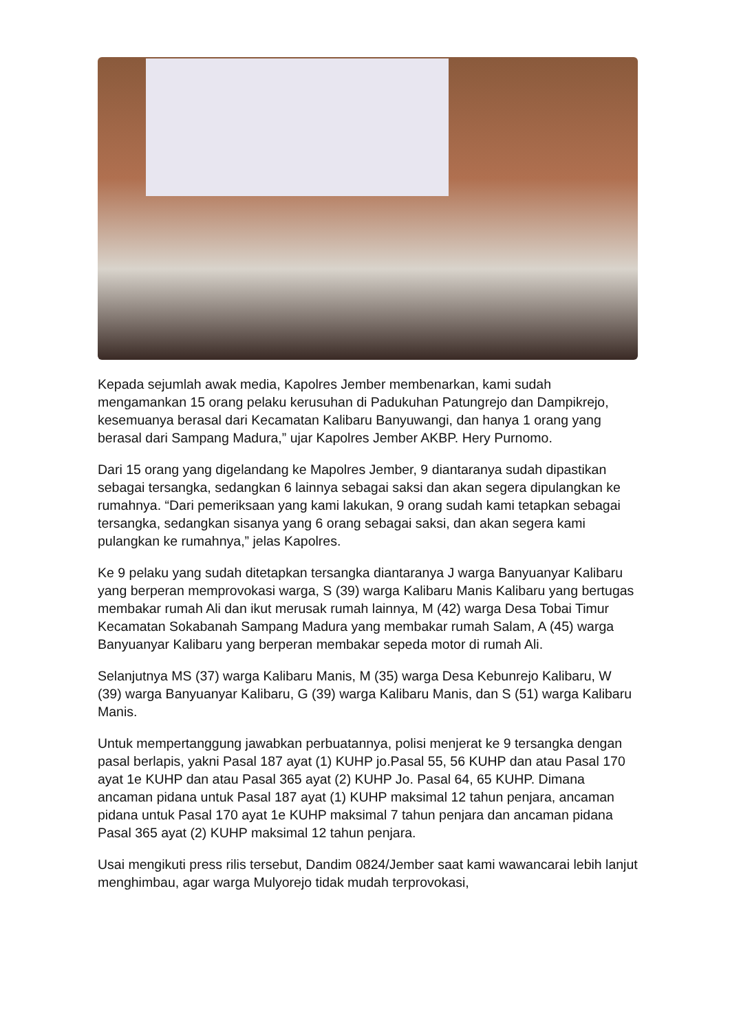Kepada sejumlah awak media, Kapolres Jember membenarkan, kami sudah mengamankan 15 orang pelaku kerusuhan di Padukuhan Patungrejo dan Dampikrejo, kesemuanya berasal dari Kecamatan Kalibaru Banyuwangi, dan hanya 1 orang yang berasal dari Sampang Madura,” ujar Kapolres Jember AKBP. Hery Purnomo.
Dari 15 orang yang digelandang ke Mapolres Jember, 9 diantaranya sudah dipastikan sebagai tersangka, sedangkan 6 lainnya sebagai saksi dan akan segera dipulangkan ke rumahnya. “Dari pemeriksaan yang kami lakukan, 9 orang sudah kami tetapkan sebagai tersangka, sedangkan sisanya yang 6 orang sebagai saksi, dan akan segera kami pulangkan ke rumahnya,” jelas Kapolres.
Ke 9 pelaku yang sudah ditetapkan tersangka diantaranya J warga Banyuanyar Kalibaru yang berperan memprovokasi warga, S (39) warga Kalibaru Manis Kalibaru yang bertugas membakar rumah Ali dan ikut merusak rumah lainnya, M (42) warga Desa Tobai Timur Kecamatan Sokabanah Sampang Madura yang membakar rumah Salam, A (45) warga Banyuanyar Kalibaru yang berperan membakar sepeda motor di rumah Ali.
Selanjutnya MS (37) warga Kalibaru Manis, M (35) warga Desa Kebunrejo Kalibaru, W (39) warga Banyuanyar Kalibaru, G (39) warga Kalibaru Manis, dan S (51) warga Kalibaru Manis.
Untuk mempertanggung jawabkan perbuatannya, polisi menjerat ke 9 tersangka dengan pasal berlapis, yakni Pasal 187 ayat (1) KUHP jo.Pasal 55, 56 KUHP dan atau Pasal 170 ayat 1e KUHP dan atau Pasal 365 ayat (2) KUHP Jo. Pasal 64, 65 KUHP. Dimana ancaman pidana untuk Pasal 187 ayat (1) KUHP maksimal 12 tahun penjara, ancaman pidana untuk Pasal 170 ayat 1e KUHP maksimal 7 tahun penjara dan ancaman pidana Pasal 365 ayat (2) KUHP maksimal 12 tahun penjara.
Usai mengikuti press rilis tersebut, Dandim 0824/Jember saat kami wawancarai lebih lanjut menghimbau, agar warga Mulyorejo tidak mudah terprovokasi,